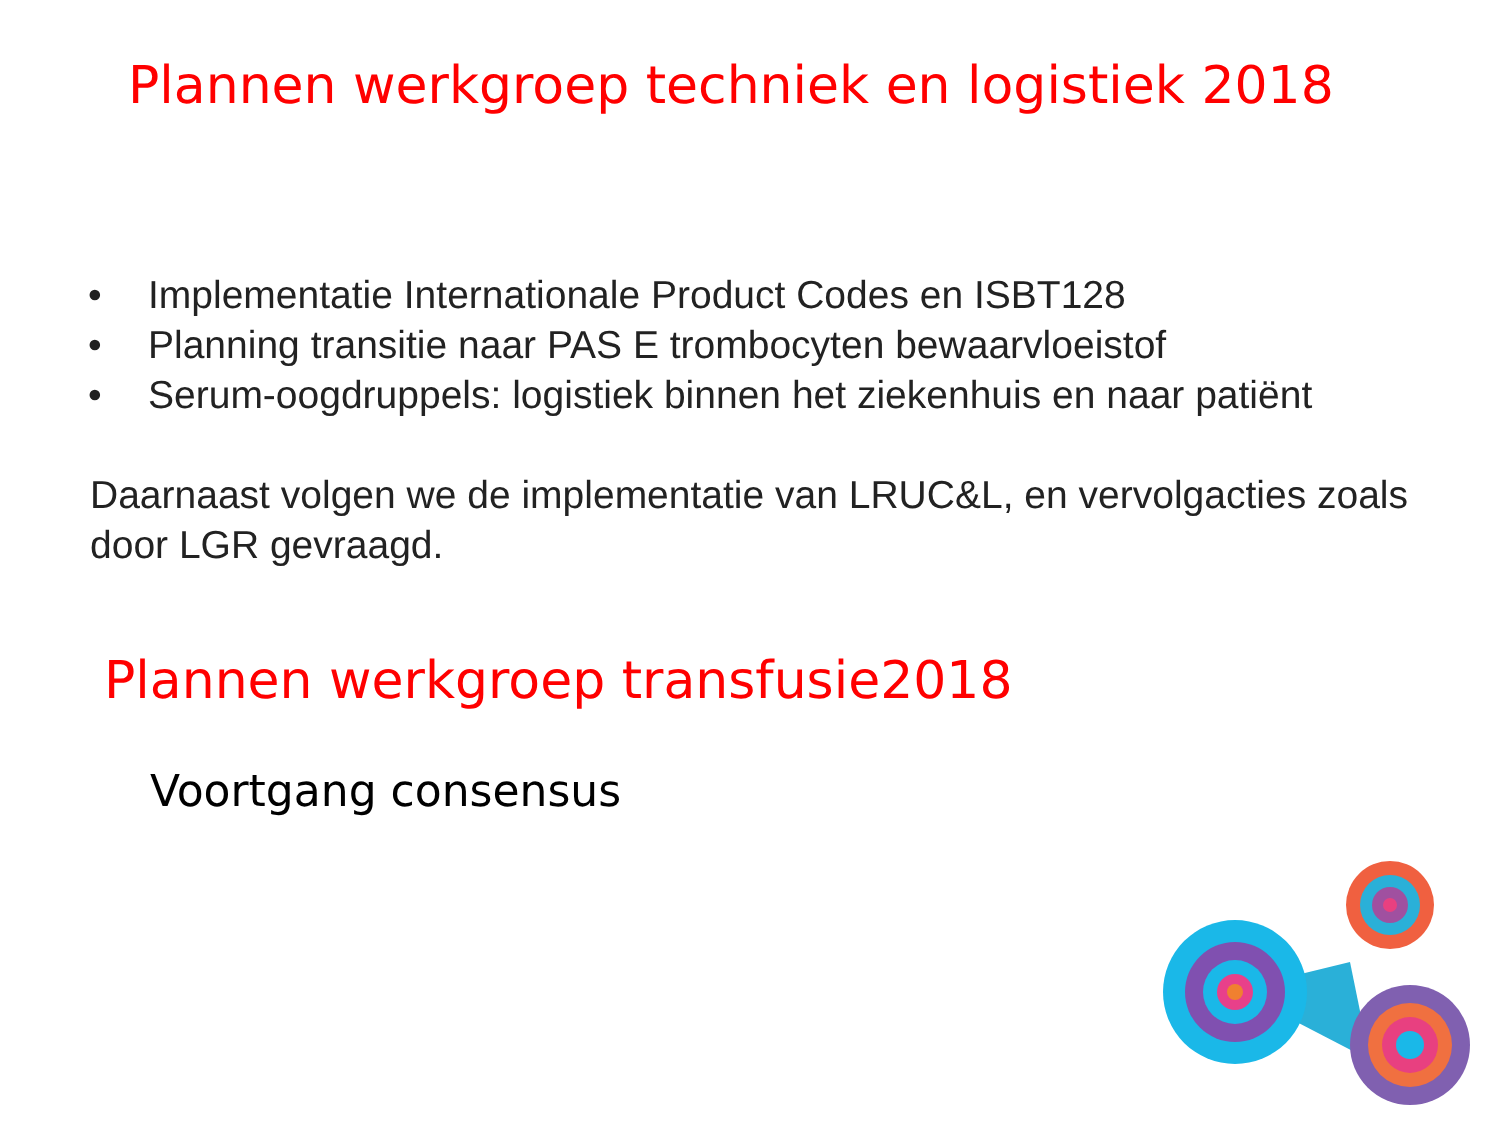Plannen werkgroep techniek en logistiek 2018
• Implementatie Internationale Product Codes en ISBT128
• Planning transitie naar PAS E trombocyten bewaarvloeistof
• Serum-oogdruppels: logistiek binnen het ziekenhuis en naar patiënt
Daarnaast volgen we de implementatie van LRUC&L, en vervolgacties zoals door LGR gevraagd.
Plannen werkgroep transfusie2018
Voortgang consensus